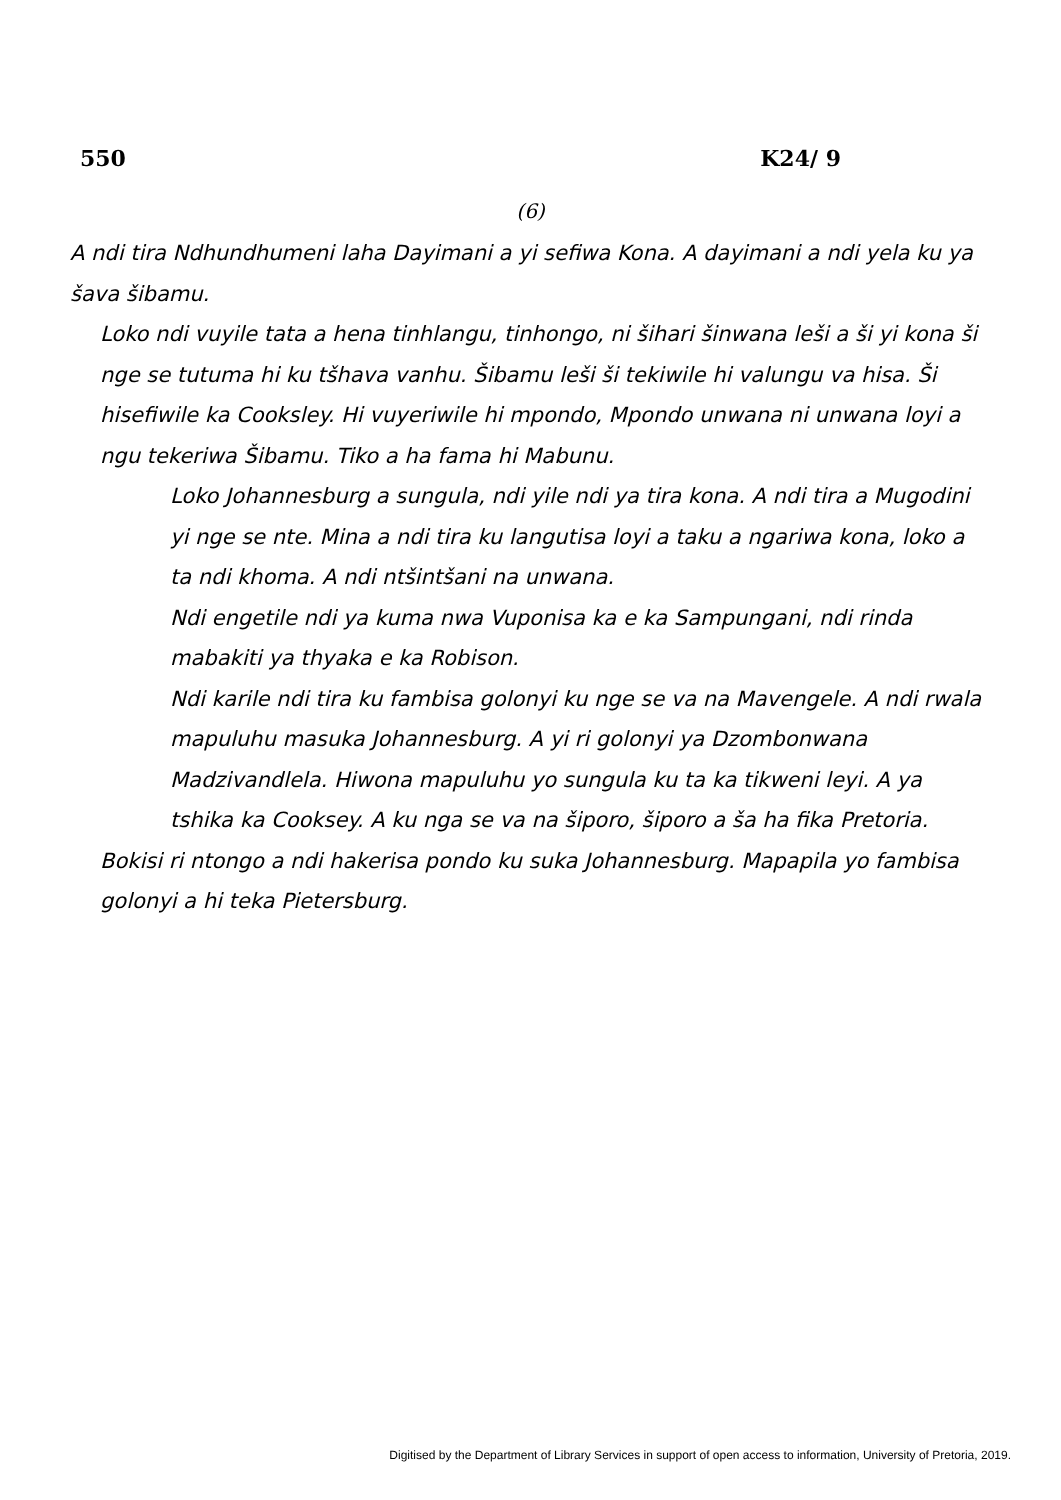550 K24/ 9
(6)
A ndi tira Ndhundhumeni laha Dayimani a yi sefiwa Kona. A dayimani a ndi yela ku ya šava šibamu.
Loko ndi vuyile tata a hena tinhlangu, tinhongo, ni šihari šinwana leši a ši yi kona ši nge se tutuma hi ku tšhava vanhu. Šibamu leši ši tekiwile hi valungu va hisa. Ši hisefiwile ka Cooksley. Hi vuyeriwile hi mpondo, Mpondo unwana ni unwana loyi a ngu tekeriwa Šibamu. Tiko a ha fama hi Mabunu.
Loko Johannesburg a sungula, ndi yile ndi ya tira kona. A ndi tira a Mugodini yi nge se nte. Mina a ndi tira ku langutisa loyi a taku a ngariwa kona, loko a ta ndi khoma. A ndi ntšintšani na unwana.
Ndi engetile ndi ya kuma nwa Vuponisa ka e ka Sampungani, ndi rinda mabakiti ya thyaka e ka Robison.
Ndi karile ndi tira ku fambisa golonyi ku nge se va na Mavengele. A ndi rwala mapuluhu masuka Johannesburg. A yi ri golonyi ya Dzombonwana Madzivandlela. Hiwona mapuluhu yo sungula ku ta ka tikweni leyi. A ya tshika ka Cooksey. A ku nga se va na šiporo, šiporo a ša ha fika Pretoria.
Bokisi ri ntongo a ndi hakerisa pondo ku suka Johannesburg. Mapapila yo fambisa golonyi a hi teka Pietersburg.
Digitised by the Department of Library Services in support of open access to information, University of Pretoria, 2019.